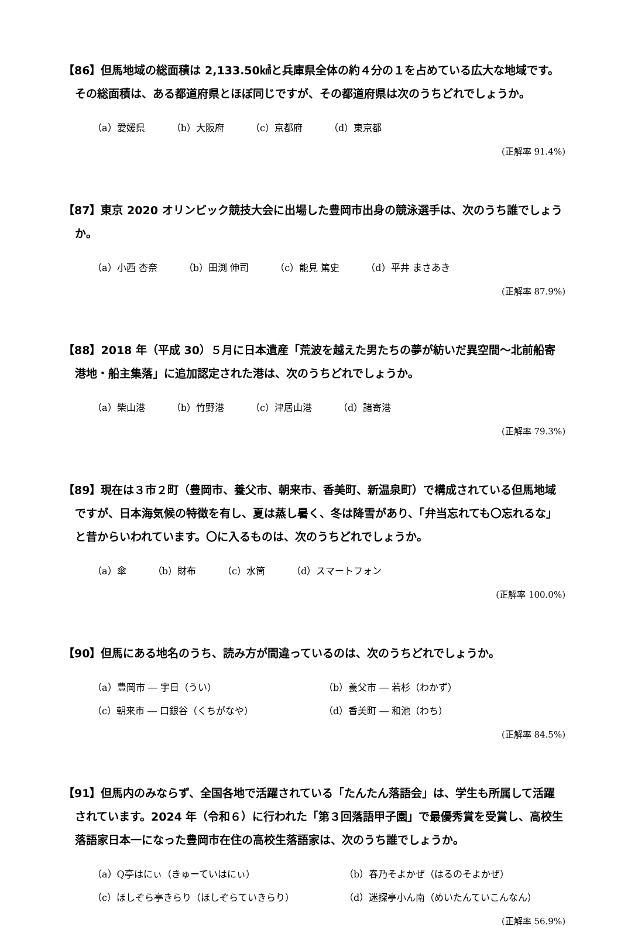【86】但馬地域の総面積は 2,133.50㎢と兵庫県全体の約４分の１を占めている広大な地域です。その総面積は、ある都道府県とほぼ同じですが、その都道府県は次のうちどれでしょうか。
（a）愛媛県 （b）大阪府 （c）京都府 （d）東京都
(正解率 91.4%)
【87】東京 2020 オリンピック競技大会に出場した豊岡市出身の競泳選手は、次のうち誰でしょうか。
（a）小西 杏奈 （b）田渕 伸司 （c）能見 篤史 （d）平井 まさあき
(正解率 87.9%)
【88】2018 年（平成 30）５月に日本遺産「荒波を越えた男たちの夢が紡いだ異空間～北前船寄港地・船主集落」に追加認定された港は、次のうちどれでしょうか。
（a）柴山港 （b）竹野港 （c）津居山港 （d）諸寄港
(正解率 79.3%)
【89】現在は３市２町（豊岡市、養父市、朝来市、香美町、新温泉町）で構成されている但馬地域ですが、日本海気候の特徴を有し、夏は蒸し暑く、冬は降雪があり、「弁当忘れても〇忘れるな」と昔からいわれています。〇に入るものは、次のうちどれでしょうか。
（a）傘 （b）財布 （c）水筒 （d）スマートフォン
(正解率 100.0%)
【90】但馬にある地名のうち、読み方が間違っているのは、次のうちどれでしょうか。
（a）豊岡市 ― 宇日（うい）
（b）養父市 ― 若杉（わかず）
（c）朝来市 ― 口銀谷（くちがなや）
（d）香美町 ― 和池（わち）
(正解率 84.5%)
【91】但馬内のみならず、全国各地で活躍されている「たんたん落語会」は、学生も所属して活躍されています。2024 年（令和６）に行われた「第３回落語甲子園」で最優秀賞を受賞し、高校生落語家日本一になった豊岡市在住の高校生落語家は、次のうち誰でしょうか。
（a）Q亭はにぃ（きゅーていはにぃ）
（b）春乃そよかぜ（はるのそよかぜ）
（c）ほしぞら亭きらり（ほしぞらていきらり）
（d）迷探亭小ん南（めいたんていこんなん）
(正解率 56.9%)